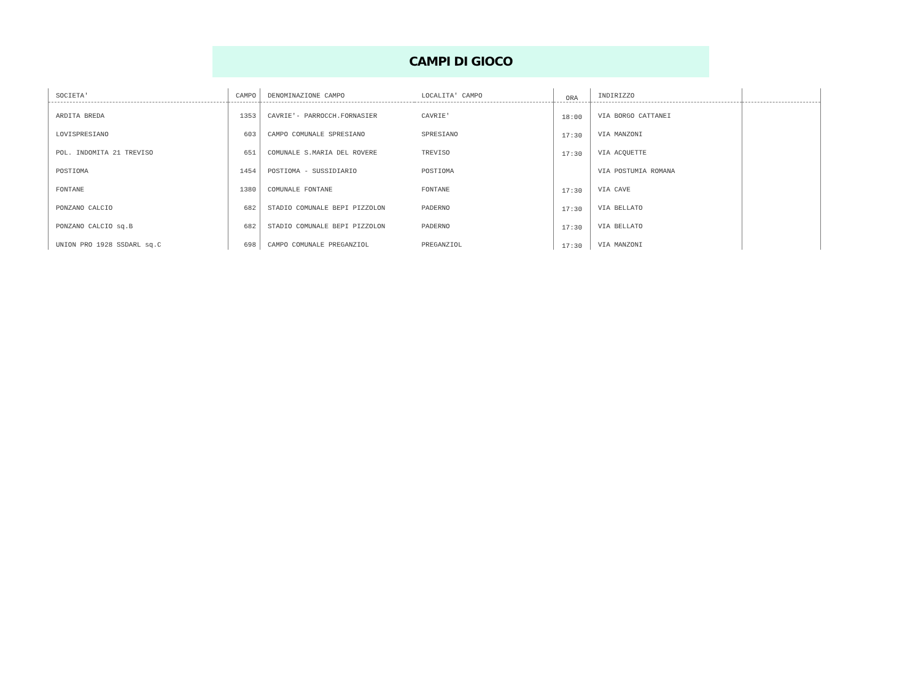CAMPI DI GIOCO
| SOCIETA' | CAMPO | DENOMINAZIONE CAMPO | LOCALITA' CAMPO | ORA | INDIRIZZO | |
| --- | --- | --- | --- | --- | --- | --- |
| ARDITA BREDA | 1353 | CAVRIE'- PARROCCH.FORNASIER | CAVRIE' | 18:00 | VIA BORGO CATTANEI | |
| LOVISPRESIANO | 603 | CAMPO COMUNALE SPRESIANO | SPRESIANO | 17:30 | VIA MANZONI | |
| POL. INDOMITA 21 TREVISO | 651 | COMUNALE S.MARIA DEL ROVERE | TREVISO | 17:30 | VIA ACQUETTE | |
| POSTIOMA | 1454 | POSTIOMA - SUSSIDIARIO | POSTIOMA | | VIA POSTUMIA ROMANA | |
| FONTANE | 1380 | COMUNALE FONTANE | FONTANE | 17:30 | VIA CAVE | |
| PONZANO CALCIO | 682 | STADIO COMUNALE BEPI PIZZOLON | PADERNO | 17:30 | VIA BELLATO | |
| PONZANO CALCIO sq.B | 682 | STADIO COMUNALE BEPI PIZZOLON | PADERNO | 17:30 | VIA BELLATO | |
| UNION PRO 1928 SSDARL sq.C | 698 | CAMPO COMUNALE PREGANZIOL | PREGANZIOL | 17:30 | VIA MANZONI | |